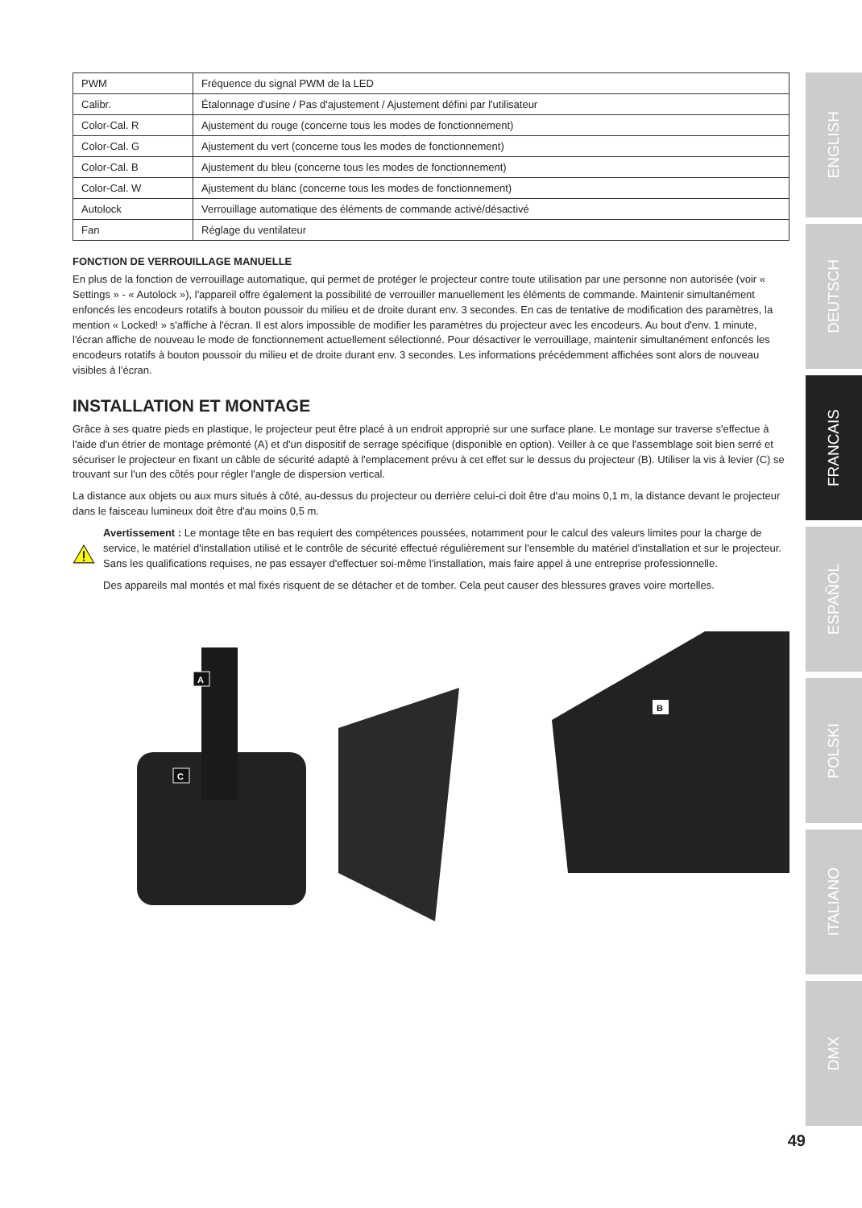| PWM | Fréquence du signal PWM de la LED |
| Calibr. | Étalonnage d'usine / Pas d'ajustement / Ajustement défini par l'utilisateur |
| Color-Cal. R | Ajustement du rouge (concerne tous les modes de fonctionnement) |
| Color-Cal. G | Ajustement du vert (concerne tous les modes de fonctionnement) |
| Color-Cal. B | Ajustement du bleu (concerne tous les modes de fonctionnement) |
| Color-Cal. W | Ajustement du blanc (concerne tous les modes de fonctionnement) |
| Autolock | Verrouillage automatique des éléments de commande activé/désactivé |
| Fan | Réglage du ventilateur |
FONCTION DE VERROUILLAGE MANUELLE
En plus de la fonction de verrouillage automatique, qui permet de protéger le projecteur contre toute utilisation par une personne non autorisée (voir « Settings » - « Autolock »), l'appareil offre également la possibilité de verrouiller manuellement les éléments de commande. Maintenir simultanément enfoncés les encodeurs rotatifs à bouton poussoir du milieu et de droite durant env. 3 secondes. En cas de tentative de modification des paramètres, la mention « Locked! » s'affiche à l'écran. Il est alors impossible de modifier les paramètres du projecteur avec les encodeurs. Au bout d'env. 1 minute, l'écran affiche de nouveau le mode de fonctionnement actuellement sélectionné. Pour désactiver le verrouillage, maintenir simultanément enfoncés les encodeurs rotatifs à bouton poussoir du milieu et de droite durant env. 3 secondes. Les informations précédemment affichées sont alors de nouveau visibles à l'écran.
INSTALLATION ET MONTAGE
Grâce à ses quatre pieds en plastique, le projecteur peut être placé à un endroit approprié sur une surface plane. Le montage sur traverse s'effectue à l'aide d'un étrier de montage prémonté (A) et d'un dispositif de serrage spécifique (disponible en option). Veiller à ce que l'assemblage soit bien serré et sécuriser le projecteur en fixant un câble de sécurité adapté à l'emplacement prévu à cet effet sur le dessus du projecteur (B). Utiliser la vis à levier (C) se trouvant sur l'un des côtés pour régler l'angle de dispersion vertical.
La distance aux objets ou aux murs situés à côté, au-dessus du projecteur ou derrière celui-ci doit être d'au moins 0,1 m, la distance devant le projecteur dans le faisceau lumineux doit être d'au moins 0,5 m.
Avertissement : Le montage tête en bas requiert des compétences poussées, notamment pour le calcul des valeurs limites pour la charge de service, le matériel d'installation utilisé et le contrôle de sécurité effectué régulièrement sur l'ensemble du matériel d'installation et sur le projecteur. Sans les qualifications requises, ne pas essayer d'effectuer soi-même l'installation, mais faire appel à une entreprise professionnelle.
Des appareils mal montés et mal fixés risquent de se détacher et de tomber. Cela peut causer des blessures graves voire mortelles.
A
C
B
ENGLISH
DEUTSCH
FRANCAIS
ESPAÑOL
POLSKI
ITALIANO
DMX
49